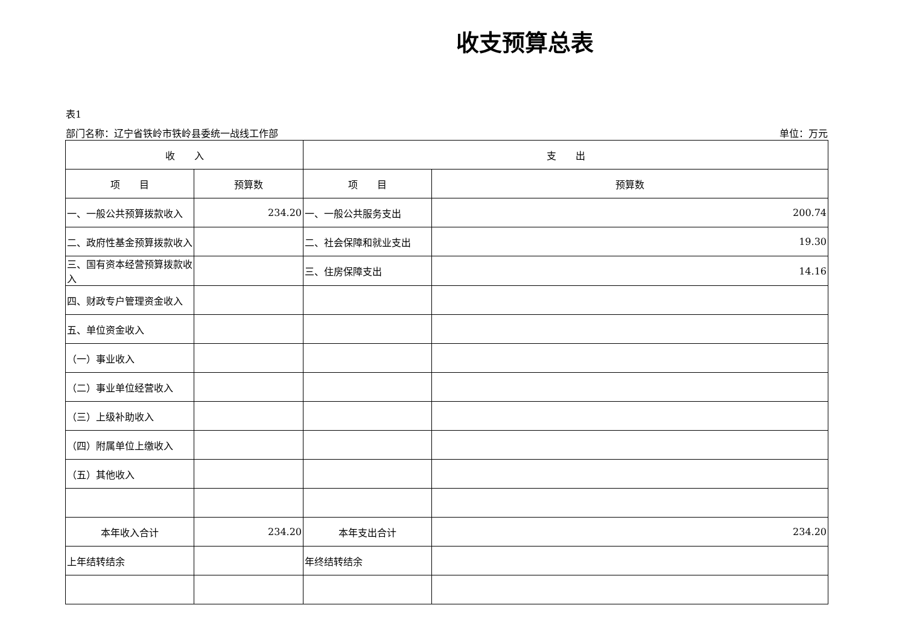收支预算总表
表1
部门名称：辽宁省铁岭市铁岭县委统一战线工作部 单位：万元
| 收 入 | | 支 出 | |
| --- | --- | --- | --- |
| 项 目 | 预算数 | 项 目 | 预算数 |
| 一、一般公共预算拨款收入 | 234.20 | 一、一般公共服务支出 | 200.74 |
| 二、政府性基金预算拨款收入 | | 二、社会保障和就业支出 | 19.30 |
| 三、国有资本经营预算拨款收入 | | 三、住房保障支出 | 14.16 |
| 四、财政专户管理资金收入 | | | |
| 五、单位资金收入 | | | |
| （一）事业收入 | | | |
| （二）事业单位经营收入 | | | |
| （三）上级补助收入 | | | |
| （四）附属单位上缴收入 | | | |
| （五）其他收入 | | | |
| 本年收入合计 | 234.20 | 本年支出合计 | 234.20 |
| 上年结转结余 | | 年终结转结余 | |